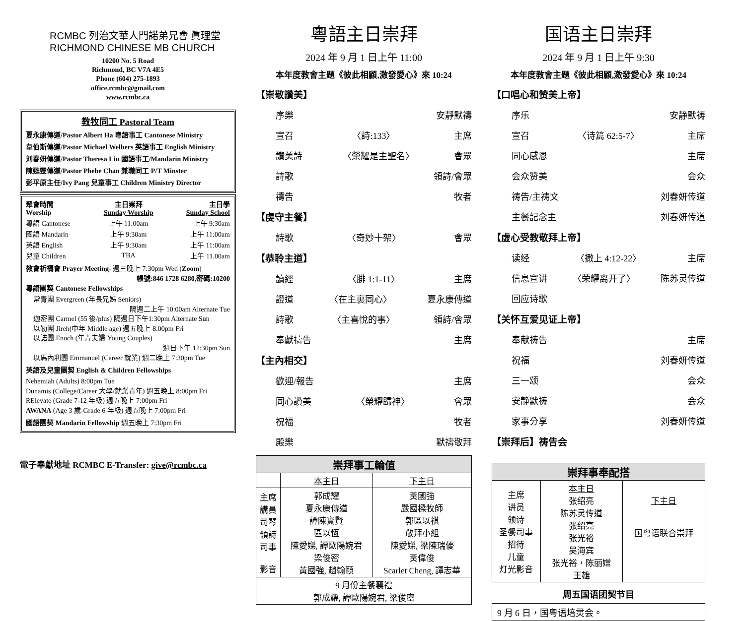RCMBC 列治文華人門諾弟兄會 眞理堂
RICHMOND CHINESE MB CHURCH
10200 No. 5 Road
Richmond, BC V7A 4E5
Phone (604) 275-1893
office.rcmbc@gmail.com
www.rcmbc.ca
教牧同工 Pastoral Team
夏永康傳道/Pastor Albert Ha 粵語事工 Cantonese Ministry
韋伯斯傳道/Pastor Michael Welbers 英語事工 English Ministry
刘春妍傳道/Pastor Theresa Liu 國語事工/Mandarin Ministry
陳甦靈傳道/Pastor Phebe Chan 兼職同工 P/T Minster
彭平原主任/Ivy Pang 兒童事工 Children Ministry Director
| 聚會時間 Worship | 主日崇拜 Sunday Worship | 主日學 Sunday School |
| 粵語 Cantonese | 上午 11:00am | 上午 9:30am |
| 國語 Mandarin | 上午 9:30am | 上午 11:00am |
| 英語 English | 上午 9:30am | 上午 11:00am |
| 兒童 Children | TBA | 上午 11.00am |
教會祈禱會 Prayer Meeting- 週三晚上 7:30pm Wed (Zoom)
帳號:846 1728 6280,密碼:10200
粵語團契 Cantonese Fellowships
常青團 Evergreen (年長兄姊 Seniors)
隔週二上午 10:00am Alternate Tue
迦密團 Carmel (55 後/plus) 隔週日下午1:30pm Alternate Sun
以勒團 Jireh(中年 Middle age) 週五晚上 8:00pm Fri
以諾團 Enoch (年青夫婦 Young Couples)
週日下午 12:30pm Sun
以馬內利團 Emmanuel (Career 就業) 週二晚上 7:30pm Tue
英語及兒童團契 English & Children Fellowships
Nehemiah (Adults) 8:00pm Tue
Dunamis (College/Career 大學/就業青年) 週五晚上 8:00pm Fri
RElevate (Grade 7-12 年級) 週五晚上 7:00pm Fri
AWANA (Age 3 歲-Grade 6 年級) 週五晚上 7:00pm Fri
國語團契 Mandarin Fellowship 週五晚上 7:30pm Fri
電子奉獻地址 RCMBC E-Transfer: give@rcmbc.ca
粵語主日崇拜
2024 年 9 月 1 日上午 11:00
本年度教會主題《彼此相顧,激發愛心》來 10:24
【崇敬讚美】
序樂 安靜默禱
宣召 〈詩:133〉 主席
讚美詩 〈榮耀是主聖名〉 會眾
詩歌 領詩/會眾
禱告 牧者
【虔守主餐】
詩歌 〈奇妙十架〉 會眾
【恭聆主道】
讀經 〈腓 1:1-11〉 主席
證道 〈在主裏同心〉 夏永康傳道
詩歌 〈主喜悅的事〉 領詩/會眾
奉獻禱告 主席
【主內相交】
歡迎/報告 主席
同心讚美 〈榮耀歸神〉 會眾
祝福 牧者
殿樂 默禱敬拜
| 崇拜事工輪值 | | |
| --- | --- | --- |
| | 本主日 | 下主日 |
| 主席 講員 司琴 領詩 司事 影音 | 郭成耀 夏永康傳道 譚陳寶賢 區以恆 陳愛娣, 譚歐陽婉君 梁俊密 黃國強, 趙翰頤 | 黃國強 嚴國樑牧師 郭區以祺 敬拜小組 陳愛娣, 梁陳瑞優 黃偉俊 Scarlet Cheng, 譚志華 |
| 9 月份主餐襄禮 郭成耀, 譚歐陽婉君, 梁俊密 | | |
国语主日崇拜
2024 年 9 月 1 日上午 9:30
本年度教會主題《彼此相顧,激發愛心》來 10:24
【口唱心和赞美上帝】
序乐 安静默祷
宣召 〈诗篇 62:5-7〉 主席
同心感恩 主席
会众赞美 会众
祷告/主祷文 刘春妍传道
主餐記念主 刘春妍传道
【虚心受教敬拜上帝】
读经 〈撒上 4:12-22〉 主席
信息宣讲 〈荣耀离开了〉 陈苏灵传道
回应诗歌
【关怀互爱见证上帝】
奉献祷告 主席
祝福 刘春妍传道
三一颂 会众
安静默祷 会众
家事分享 刘春妍传道
【崇拜后】祷告会
| 崇拜事奉配搭 | | |
| --- | --- | --- |
| 主席 讲员 领诗 圣餐司事 招待 儿童 灯光影音 | 本主日 张绍亮 陈苏灵传道 张绍亮 张光裕 吴海宾 张光裕，陈丽嫦 王雄 | 下主日 国粤语联合崇拜 |
周五国语团契节目
9 月 6 日，国粤语培灵会。